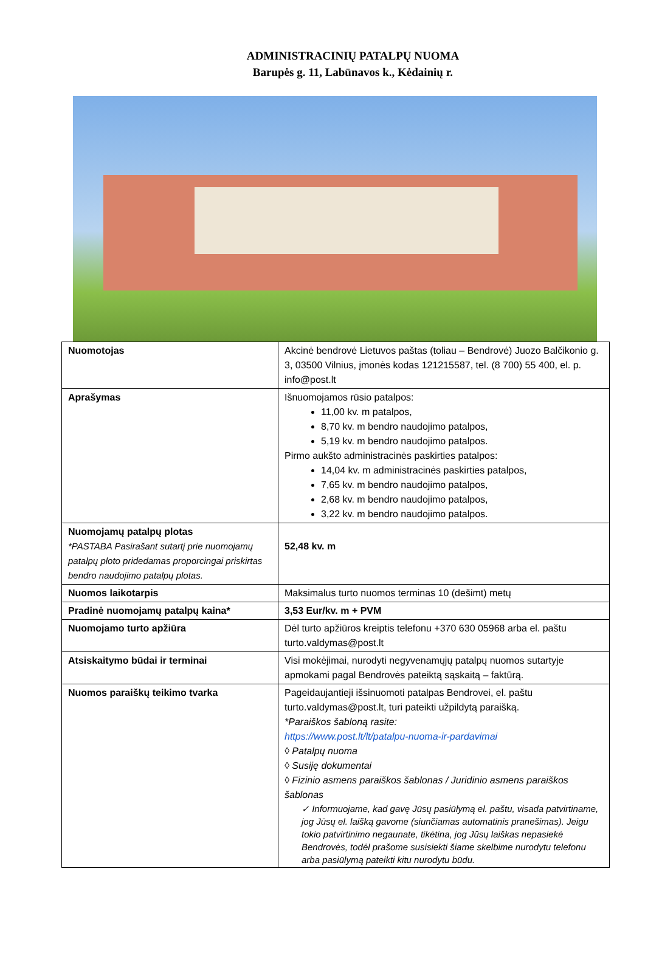ADMINISTRACINIŲ PATALPŲ NUOMA
Barupės g. 11, Labūnavos k., Kėdainių r.
| Nuomotojas | Akcinė bendrovė Lietuvos paštas (toliau – Bendrovė) Juozo Balčikonio g. 3, 03500 Vilnius, įmonės kodas 121215587, tel. (8 700) 55 400, el. p. info@post.lt |
| Aprašymas | Išnuomojamos rūsio patalpos: 11,00 kv. m patalpos, 8,70 kv. m bendro naudojimo patalpos, 5,19 kv. m bendro naudojimo patalpos. Pirmo aukšto administracinės paskirties patalpos: 14,04 kv. m administracinės paskirties patalpos, 7,65 kv. m bendro naudojimo patalpos, 2,68 kv. m bendro naudojimo patalpos, 3,22 kv. m bendro naudojimo patalpos. |
| Nuomojamų patalpų plotas *PASTABA Pasirašant sutartį prie nuomojamų patalpų ploto pridedamas proporcingai priskirtas bendro naudojimo patalpų plotas. | 52,48 kv. m |
| Nuomos laikotarpis | Maksimalus turto nuomos terminas 10 (dešimt) metų |
| Pradinė nuomojamų patalpų kaina* | 3,53 Eur/kv. m + PVM |
| Nuomojamo turto apžiūra | Dėl turto apžiūros kreiptis telefonu +370 630 05968 arba el. paštu turto.valdymas@post.lt |
| Atsiskaitymo būdai ir terminai | Visi mokėjimai, nurodyti negyvenamųjų patalpų nuomos sutartyje apmokami pagal Bendrovės pateiktą sąskaitą – faktūrą. |
| Nuomos paraiškų teikimo tvarka | Pageidaujantieji išsinuomoti patalpas Bendrovei, el. paštu turto.valdymas@post.lt, turi pateikti užpildytą paraišką. *Paraiškos šabloną rasite: https://www.post.lt/lt/patalpu-nuoma-ir-pardavimai ◊ Patalpų nuoma ◊ Susiję dokumentai ◊ Fizinio asmens paraiškos šablonas / Juridinio asmens paraiškos šablonas ✓ Informuojame, kad gavę Jūsų pasiūlymą el. paštu, visada patvirtiname, jog Jūsų el. laišką gavome (siunčiamas automatinis pranešimas). Jeigu tokio patvirtinimo negaunate, tikėtina, jog Jūsų laiškas nepasiekė Bendrovės, todėl prašome susisiekti šiame skelbime nurodytu telefonu arba pasiūlymą pateikti kitu nurodytu būdu. |